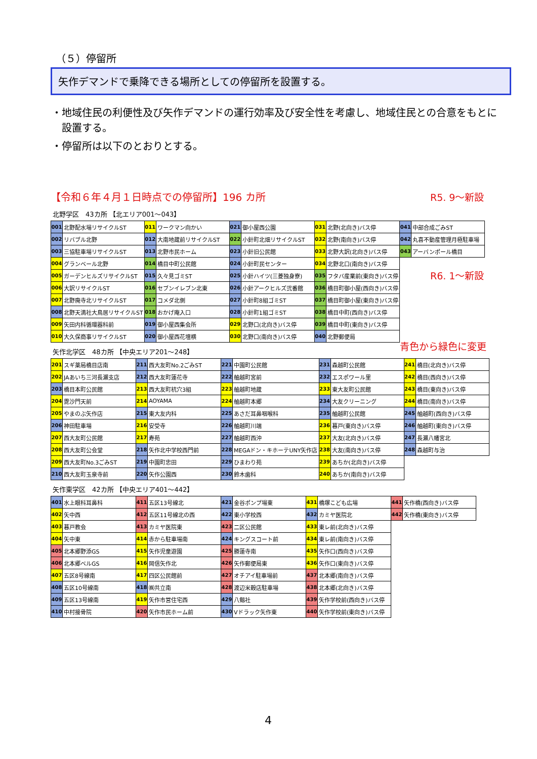（５）停留所
矢作デマンドで乗降できる場所としての停留所を設置する。
・地域住民の利便性及び矢作デマンドの運行効率及び安全性を考慮し、地域住民との合意をもとに設置する。
・停留所は以下のとおりとする。
【令和６年４月１日時点での停留所】196 カ所
R5. 9～新設
R6. 1～新設
青色から緑色に変更
北野学区　43カ所 【北エリア001～043】
| 001 | 北野配水場リサイクルST | 011 | ワークマン向かい | 021 | 御小屋西公園 | 031 | 北野(北向き)バス停 | 041 | 中部合成ごみST |
| 002 | リバブル北野 | 012 | 大南地蔵前リサイクルST | 022 | 小針町北畑リサイクルST | 032 | 北野(南向き)バス停 | 042 | 丸喜不動産管理月極駐車場 |
| 003 | 三協駐車場リサイクルST | 013 | 北野市民ホーム | 023 | 小針旧公民館 | 033 | 北野大訳(北向き)バス停 | 043 | アーバンポール橋目 |
| 004 | グランベール北野 | 014 | 橋目中町公民館 | 024 | 小針町民センター | 034 | 北野北口(南向き)バス停 | | |
| 005 | ガーデンヒルズリサイクルST | 015 | 久々見ゴミST | 025 | 小針ハイツ(三菱独身寮) | 035 | フタバ産業前(東向き)バス停 | | |
| 006 | 大訳リサイクルST | 016 | セブンイレブン北東 | 026 | 小針アークヒルズ弐番館 | 036 | 橋目町御小屋(西向き)バス停 | | |
| 007 | 北野廃寺北リサイクルST | 017 | コメダ北側 | 027 | 小針町8組ゴミST | 037 | 橋目町御小屋(東向き)バス停 | | |
| 008 | 北野天満社大鳥居リサイクルST | 018 | おかげ庵入口 | 028 | 小針町1組ゴミST | 038 | 橋目中町(西向き)バス停 | | |
| 009 | 矢田内科循環器科前 | 019 | 御小屋西集会所 | 029 | 北野口(北向き)バス停 | 039 | 橋目中町(東向き)バス停 | | |
| 010 | 大久保商事リサイクルST | 020 | 御小屋西花壇横 | 030 | 北野口(南向き)バス停 | 040 | 北野郵便局 | | |
矢作北学区　48カ所 【中央エリア201～248】
| 201 | スギ薬局橋目店南 | 211 | 西大友町No.2ごみST | 221 | 中園町公民館 | 231 | 森越町公民館 | 241 | 橋目(北向き)バス停 |
| 202 | JAあいち三河長瀬支店 | 212 | 西大友町蓮花寺 | 222 | 舳越町宮前 | 232 | エスポワール里 | 242 | 橋目(西向き)バス停 |
| 203 | 橋目本町公民館 | 213 | 西大友町杭穴3組 | 223 | 舳越町地蔵 | 233 | 東大友町公民館 | 243 | 橋目(東向き)バス停 |
| 204 | 毘沙門天前 | 214 | AOYAMA | 224 | 舳越町本郷 | 234 | 大友クリーニング | 244 | 橋目(南向き)バス停 |
| 205 | やまのぶ矢作店 | 215 | 東大友内科 | 225 | あさだ耳鼻咽喉科 | 235 | 舳越町公民館 | 245 | 舳越町(西向き)バス停 |
| 206 | 神田駐車場 | 216 | 安受寺 | 226 | 舳越町川端 | 236 | 暮戸(東向き)バス停 | 246 | 舳越町(東向き)バス停 |
| 207 | 西大友町公民館 | 217 | 寿苑 | 227 | 舳越町西沖 | 237 | 大友(北向き)バス停 | 247 | 長瀬八幡宮北 |
| 208 | 西大友町公会堂 | 218 | 矢作北中学校西門前 | 228 | MEGAドン・キホーテUNY矢作店 | 238 | 大友(南向き)バス停 | 248 | 森越町与治 |
| 209 | 西大友町No.3ごみST | 219 | 中園町忠田 | 229 | ひまわり苑 | 239 | あちか(北向き)バス停 | | |
| 210 | 西大友町玉泉寺前 | 220 | 矢作公園西 | 230 | 鈴木歯科 | 240 | あちか(南向き)バス停 | | |
矢作東学区　42カ所 【中央エリア401～442】
| 401 | 水上眼科耳鼻科 | 411 | 五区13号線北 | 421 | 金谷ポンプ場東 | 431 | 橋塚こども広場 | 441 | 矢作橋(西向き)バス停 |
| 402 | 矢中西 | 412 | 五区11号線北の西 | 422 | 東小学校西 | 432 | カミヤ医院北 | 442 | 矢作橋(東向き)バス停 |
| 403 | 暮戸教会 | 413 | カミヤ医院東 | 423 | 二区公民館 | 433 | 東レ前(北向き)バス停 | | |
| 404 | 矢中東 | 414 | 赤から駐車場南 | 424 | キングスコート前 | 434 | 東レ前(南向き)バス停 | | |
| 405 | 北本郷野添GS | 415 | 矢作児童遊園 | 425 | 勝蓮寺南 | 435 | 矢作口(西向き)バス停 | | |
| 406 | 北本郷ベルGS | 416 | 岡信矢作北 | 426 | 矢作郵便局東 | 436 | 矢作口(東向き)バス停 | | |
| 407 | 五区8号線南 | 417 | 四区公民館前 | 427 | オチアイ駐車場前 | 437 | 北本郷(南向き)バス停 | | |
| 408 | 五区10号線南 | 418 | ㈱共立南 | 428 | 渡辺米穀店駐車場 | 438 | 北本郷(北向き)バス停 | | |
| 409 | 五区13号線南 | 419 | 矢作市営住宅西 | 429 | 八剱社 | 439 | 矢作学校前(西向き)バス停 | | |
| 410 | 中村接骨院 | 420 | 矢作市民ホーム前 | 430 | Vドラック矢作東 | 440 | 矢作学校前(東向き)バス停 | | |
4